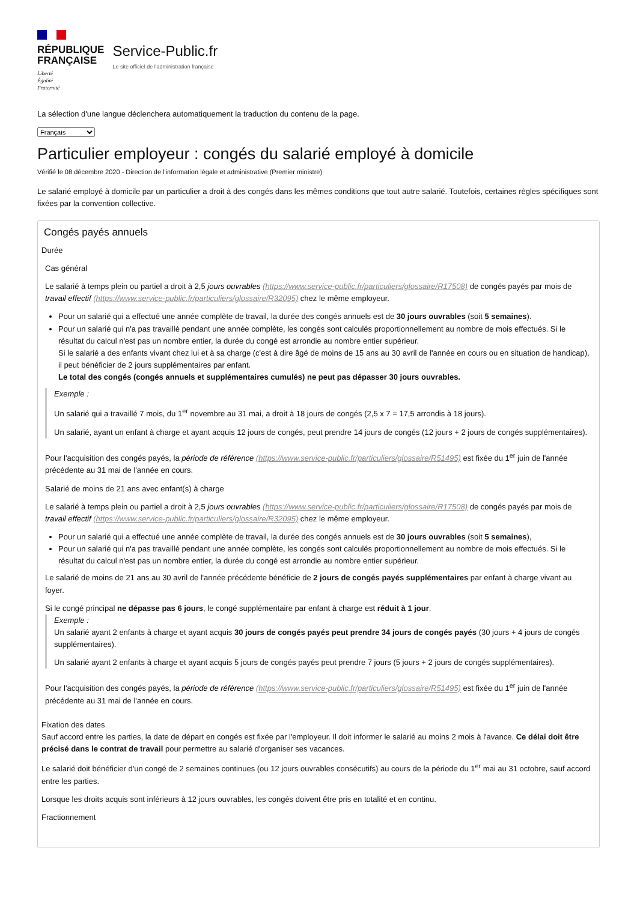RÉPUBLIQUE
FRANÇAISE
Liberté
Égalité
Fraternité
Service-Public.fr
Le site officiel de l'administration française
La sélection d'une langue déclenchera automatiquement la traduction du contenu de la page.
Français
Particulier employeur : congés du salarié employé à domicile
Vérifié le 08 décembre 2020 - Direction de l'information légale et administrative (Premier ministre)
Le salarié employé à domicile par un particulier a droit à des congés dans les mêmes conditions que tout autre salarié. Toutefois, certaines règles spécifiques sont fixées par la convention collective.
Congés payés annuels
Durée
Cas général
Le salarié à temps plein ou partiel a droit à 2,5 jours ouvrables (https://www.service-public.fr/particuliers/glossaire/R17508) de congés payés par mois de travail effectif (https://www.service-public.fr/particuliers/glossaire/R32095) chez le même employeur.
Pour un salarié qui a effectué une année complète de travail, la durée des congés annuels est de 30 jours ouvrables (soit 5 semaines).
Pour un salarié qui n'a pas travaillé pendant une année complète, les congés sont calculés proportionnellement au nombre de mois effectués. Si le résultat du calcul n'est pas un nombre entier, la durée du congé est arrondie au nombre entier supérieur.
Si le salarié a des enfants vivant chez lui et à sa charge (c'est à dire âgé de moins de 15 ans au 30 avril de l'année en cours ou en situation de handicap), il peut bénéficier de 2 jours supplémentaires par enfant.
Le total des congés (congés annuels et supplémentaires cumulés) ne peut pas dépasser 30 jours ouvrables.
Exemple :
Un salarié qui a travaillé 7 mois, du 1<sup>er</sup> novembre au 31 mai, a droit à 18 jours de congés (2,5 x 7 = 17,5 arrondis à 18 jours).
Un salarié, ayant un enfant à charge et ayant acquis 12 jours de congés, peut prendre 14 jours de congés (12 jours + 2 jours de congés supplémentaires).
Pour l'acquisition des congés payés, la période de référence (https://www.service-public.fr/particuliers/glossaire/R51495) est fixée du 1<sup>er</sup> juin de l'année précédente au 31 mai de l'année en cours.
Salarié de moins de 21 ans avec enfant(s) à charge
Le salarié à temps plein ou partiel a droit à 2,5 jours ouvrables (https://www.service-public.fr/particuliers/glossaire/R17508) de congés payés par mois de travail effectif (https://www.service-public.fr/particuliers/glossaire/R32095) chez le même employeur.
Pour un salarié qui a effectué une année complète de travail, la durée des congés annuels est de 30 jours ouvrables (soit 5 semaines),
Pour un salarié qui n'a pas travaillé pendant une année complète, les congés sont calculés proportionnellement au nombre de mois effectués. Si le résultat du calcul n'est pas un nombre entier, la durée du congé est arrondie au nombre entier supérieur.
Le salarié de moins de 21 ans au 30 avril de l'année précédente bénéficie de 2 jours de congés payés supplémentaires par enfant à charge vivant au foyer.
Si le congé principal ne dépasse pas 6 jours, le congé supplémentaire par enfant à charge est réduit à 1 jour.
Exemple :
Un salarié ayant 2 enfants à charge et ayant acquis 30 jours de congés payés peut prendre 34 jours de congés payés (30 jours + 4 jours de congés supplémentaires).
Un salarié ayant 2 enfants à charge et ayant acquis 5 jours de congés payés peut prendre 7 jours (5 jours + 2 jours de congés supplémentaires).
Pour l'acquisition des congés payés, la période de référence (https://www.service-public.fr/particuliers/glossaire/R51495) est fixée du 1<sup>er</sup> juin de l'année précédente au 31 mai de l'année en cours.
Fixation des dates
Sauf accord entre les parties, la date de départ en congés est fixée par l'employeur. Il doit informer le salarié au moins 2 mois à l'avance. Ce délai doit être précisé dans le contrat de travail pour permettre au salarié d'organiser ses vacances.
Le salarié doit bénéficier d'un congé de 2 semaines continues (ou 12 jours ouvrables consécutifs) au cours de la période du 1<sup>er</sup> mai au 31 octobre, sauf accord entre les parties.
Lorsque les droits acquis sont inférieurs à 12 jours ouvrables, les congés doivent être pris en totalité et en continu.
Fractionnement